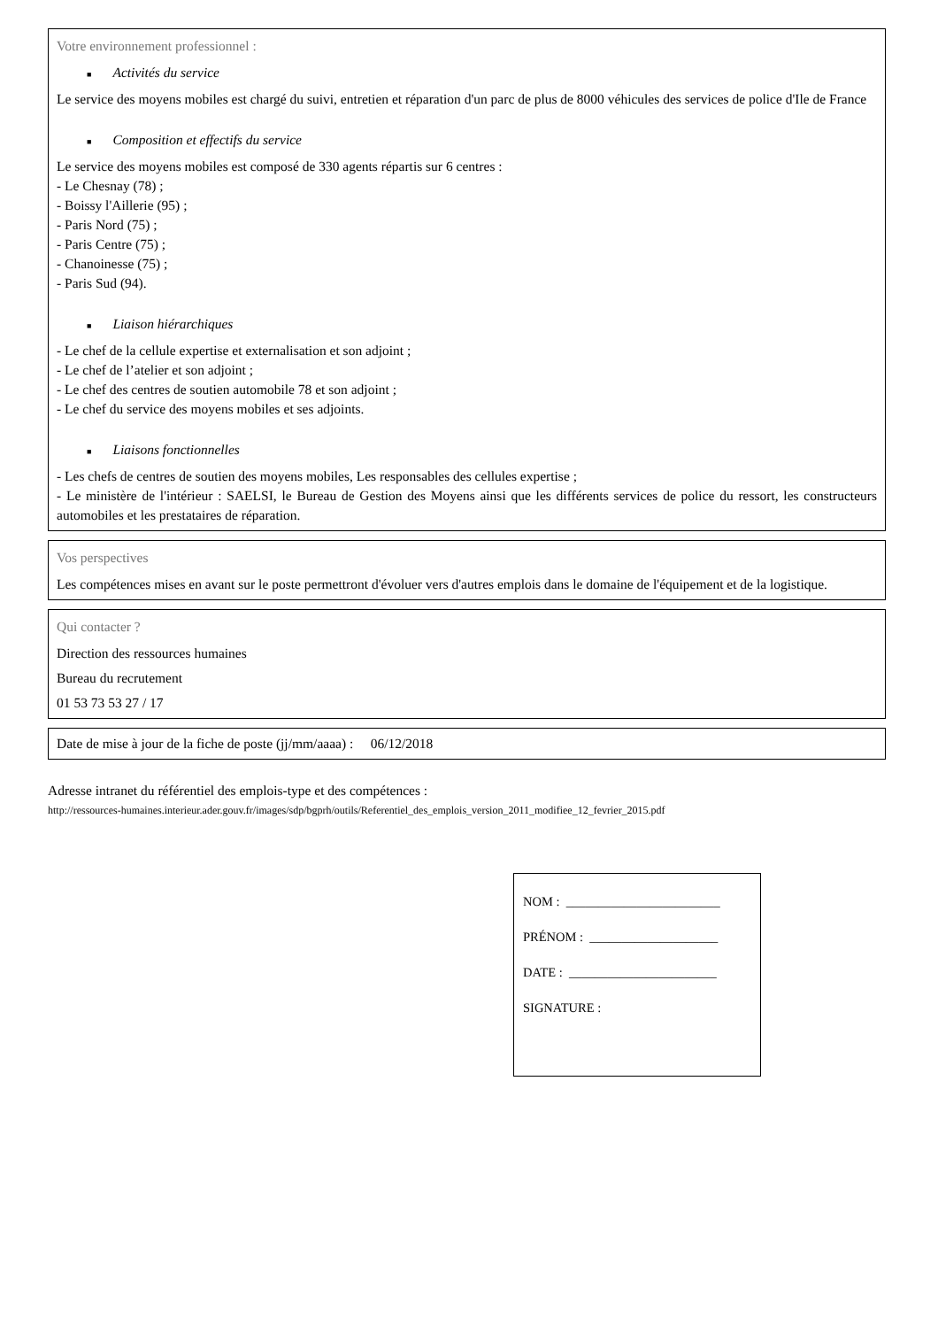Votre environnement professionnel :
■ Activités du service
Le service des moyens mobiles est chargé du suivi, entretien et réparation d'un parc de plus de 8000 véhicules des services de police d'Ile de France
■ Composition et effectifs du service
Le service des moyens mobiles est composé de 330 agents répartis sur 6 centres :
- Le Chesnay (78) ;
- Boissy l'Aillerie (95) ;
- Paris Nord (75) ;
- Paris Centre (75) ;
- Chanoinesse (75) ;
- Paris Sud (94).
■ Liaison hiérarchiques
- Le chef de la cellule expertise et externalisation et son adjoint ;
- Le chef de l’atelier et son adjoint ;
- Le chef des centres de soutien automobile 78 et son adjoint ;
- Le chef du service des moyens mobiles et ses adjoints.
■ Liaisons fonctionnelles
- Les chefs de centres de soutien des moyens mobiles, Les responsables des cellules expertise ;
- Le ministère de l'intérieur : SAELSI, le Bureau de Gestion des Moyens ainsi que les différents services de police du ressort, les constructeurs automobiles et les prestataires de réparation.
Vos perspectives
Les compétences mises en avant sur le poste permettront d'évoluer vers d'autres emplois dans le domaine de l'équipement et de la logistique.
Qui contacter ?
Direction des ressources humaines
Bureau du recrutement
01 53 73 53 27 / 17
Date de mise à jour de la fiche de poste (jj/mm/aaaa) : 06/12/2018
Adresse intranet du référentiel des emplois-type et des compétences :
http://ressources-humaines.interieur.ader.gouv.fr/images/sdp/bgprh/outils/Referentiel_des_emplois_version_2011_modifiee_12_fevrier_2015.pdf
NOM : ________________________
PRÉNOM : ____________________
DATE : _______________________
SIGNATURE :